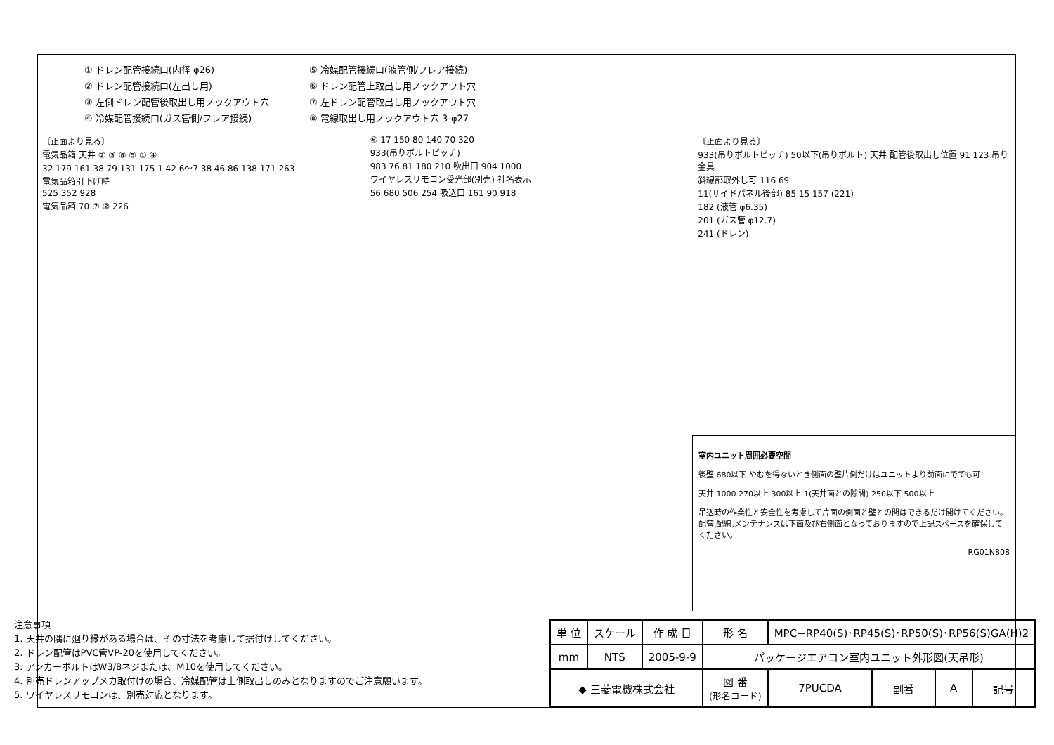① ドレン配管接続口(内径 φ26)
⑤ 冷媒配管接続口(液管側/フレア接続)
② ドレン配管接続口(左出し用)
⑥ ドレン配管上取出し用ノックアウト穴
③ 左側ドレン配管後取出し用ノックアウト穴
⑦ 左ドレン配管取出し用ノックアウト穴
④ 冷媒配管接続口(ガス管側/フレア接続)
⑧ 電線取出し用ノックアウト穴 3-φ27
〔正面より見る〕
電気品箱 天井 ② ③ ⑧ ⑤ ① ④
32 179 161 38 79 131 175 1 42 6〜7 38 46 86 138 171 263
電気品箱引下げ時
525 352 928
電気品箱 70 ⑦ ② 226
⑥ 17 150 80 140 70 320
933(吊りボルトピッチ)
983 76 81 180 210 吹出口 904 1000
ワイヤレスリモコン受光部(別売) 社名表示
56 680 506 254 吸込口 161 90 918
〔正面より見る〕
933(吊りボルトピッチ) 50以下(吊りボルト) 天井 配管後取出し位置 91 123 吊り金具
斜線部取外し可 116 69
11(サイドパネル後部) 85 15 157 (221)
182 (液管 φ6.35)
201 (ガス管 φ12.7)
241 (ドレン)
室内ユニット周囲必要空間
後壁 680以下 やむを得ないとき側面の壁片側だけはユニットより前面にでても可
天井 1000 270以上 300以上 1(天井面との隙間) 250以下 500以上
吊込時の作業性と安全性を考慮して片面の側面と壁との間はできるだけ開けてください。配管,配線,メンテナンスは下面及び右側面となっておりますので上記スペースを確保してください。
RG01N808
注意事項
1. 天井の隅に廻り縁がある場合は、その寸法を考慮して据付けしてください。
2. ドレン配管はPVC管VP-20を使用してください。
3. アンカーボルトはW3/8ネジまたは、M10を使用してください。
4. 別売ドレンアップメカ取付けの場合、冷媒配管は上側取出しのみとなりますのでご注意願います。
5. ワイヤレスリモコンは、別売対応となります。
| 単 位 | スケール | 作 成 日 | 形 名 | MPC−RP40(S)･RP45(S)･RP50(S)･RP56(S)GA(H)2 | | | |
| mm | NTS | 2005-9-9 | パッケージエアコン室内ユニット外形図(天吊形) | | | | |
| ◆ 三菱電機株式会社 | | | 図 番 (形名コード) | 7PUCDA | 副番 | A | 記号 |